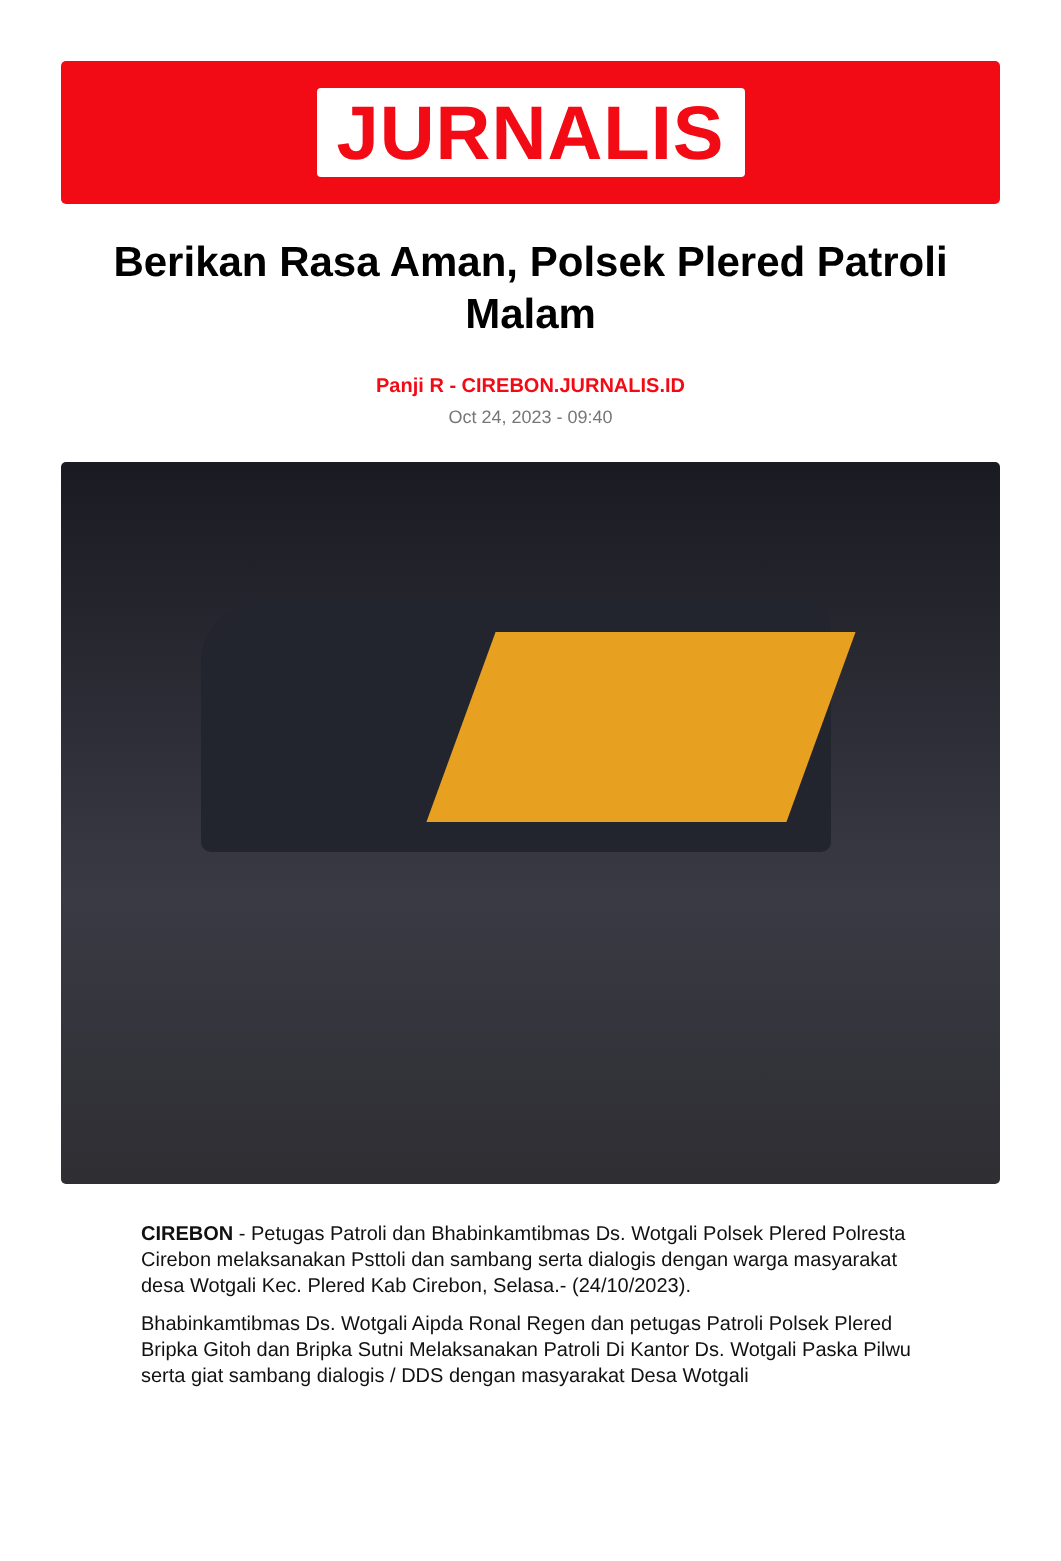JURNALIS
Berikan Rasa Aman, Polsek Plered Patroli Malam
Panji R - CIREBON.JURNALIS.ID
Oct 24, 2023 - 09:40
CIREBON - Petugas Patroli dan Bhabinkamtibmas Ds. Wotgali Polsek Plered Polresta Cirebon melaksanakan Psttoli dan sambang serta dialogis dengan warga masyarakat desa Wotgali Kec. Plered Kab Cirebon, Selasa.- (24/10/2023).
Bhabinkamtibmas Ds. Wotgali Aipda Ronal Regen dan petugas Patroli Polsek Plered Bripka Gitoh dan Bripka Sutni Melaksanakan Patroli Di Kantor Ds. Wotgali Paska Pilwu serta giat sambang dialogis / DDS dengan masyarakat Desa Wotgali